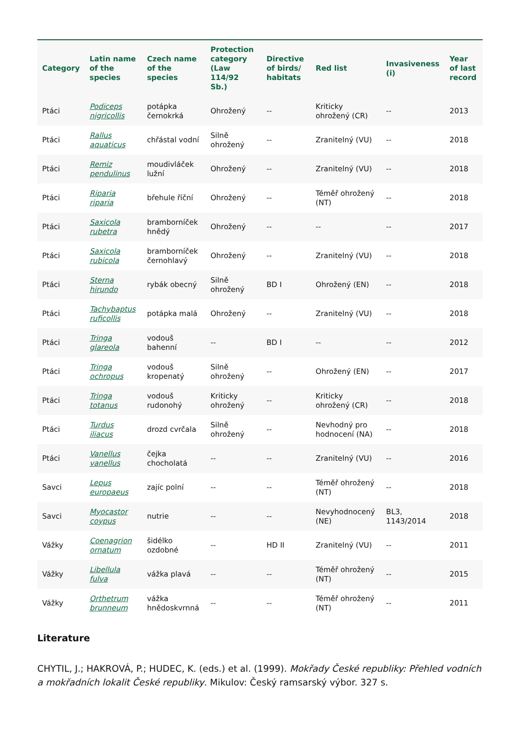| Category | Latin name of the species | Czech name of the species | Protection category (Law 114/92 Sb.) | Directive of birds/ habitats | Red list | Invasiveness (i) | Year of last record |
| --- | --- | --- | --- | --- | --- | --- | --- |
| Ptáci | Podiceps nigricollis | potápka černokrká | Ohrožený | -- | Kriticky ohrožený (CR) | -- | 2013 |
| Ptáci | Rallus aquaticus | chřástal vodní | Silně ohrožený | -- | Zranitelný (VU) | -- | 2018 |
| Ptáci | Remiz pendulinus | moudivláček lužní | Ohrožený | -- | Zranitelný (VU) | -- | 2018 |
| Ptáci | Riparia riparia | břehule říční | Ohrožený | -- | Téměř ohrožený (NT) | -- | 2018 |
| Ptáci | Saxicola rubetra | bramborníček hnědý | Ohrožený | -- | -- | -- | 2017 |
| Ptáci | Saxicola rubicola | bramborníček černohlavý | Ohrožený | -- | Zranitelný (VU) | -- | 2018 |
| Ptáci | Sterna hirundo | rybák obecný | Silně ohrožený | BD I | Ohrožený (EN) | -- | 2018 |
| Ptáci | Tachybaptus ruficollis | potápka malá | Ohrožený | -- | Zranitelný (VU) | -- | 2018 |
| Ptáci | Tringa glareola | vodouš bahenní | -- | BD I | -- | -- | 2012 |
| Ptáci | Tringa ochropus | vodouš kropenatý | Silně ohrožený | -- | Ohrožený (EN) | -- | 2017 |
| Ptáci | Tringa totanus | vodouš rudonohý | Kriticky ohrožený | -- | Kriticky ohrožený (CR) | -- | 2018 |
| Ptáci | Turdus iliacus | drozd cvrčala | Silně ohrožený | -- | Nevhodný pro hodnocení (NA) | -- | 2018 |
| Ptáci | Vanellus vanellus | čejka chocholatá | -- | -- | Zranitelný (VU) | -- | 2016 |
| Savci | Lepus europaeus | zajíc polní | -- | -- | Téměř ohrožený (NT) | -- | 2018 |
| Savci | Myocastor coypus | nutrie | -- | -- | Nevyhodnocený (NE) | BL3, 1143/2014 | 2018 |
| Vážky | Coenagrion ornatum | šidélko ozdobné | -- | HD II | Zranitelný (VU) | -- | 2011 |
| Vážky | Libellula fulva | vážka plavá | -- | -- | Téměř ohrožený (NT) | -- | 2015 |
| Vážky | Orthetrum brunneum | vážka hnědoskvrnná | -- | -- | Téměř ohrožený (NT) | -- | 2011 |
Literature
CHYTIL, J.; HAKROVÁ, P.; HUDEC, K. (eds.) et al. (1999). Mokřady České republiky: Přehled vodních a mokřadních lokalit České republiky. Mikulov: Český ramsarský výbor. 327 s.